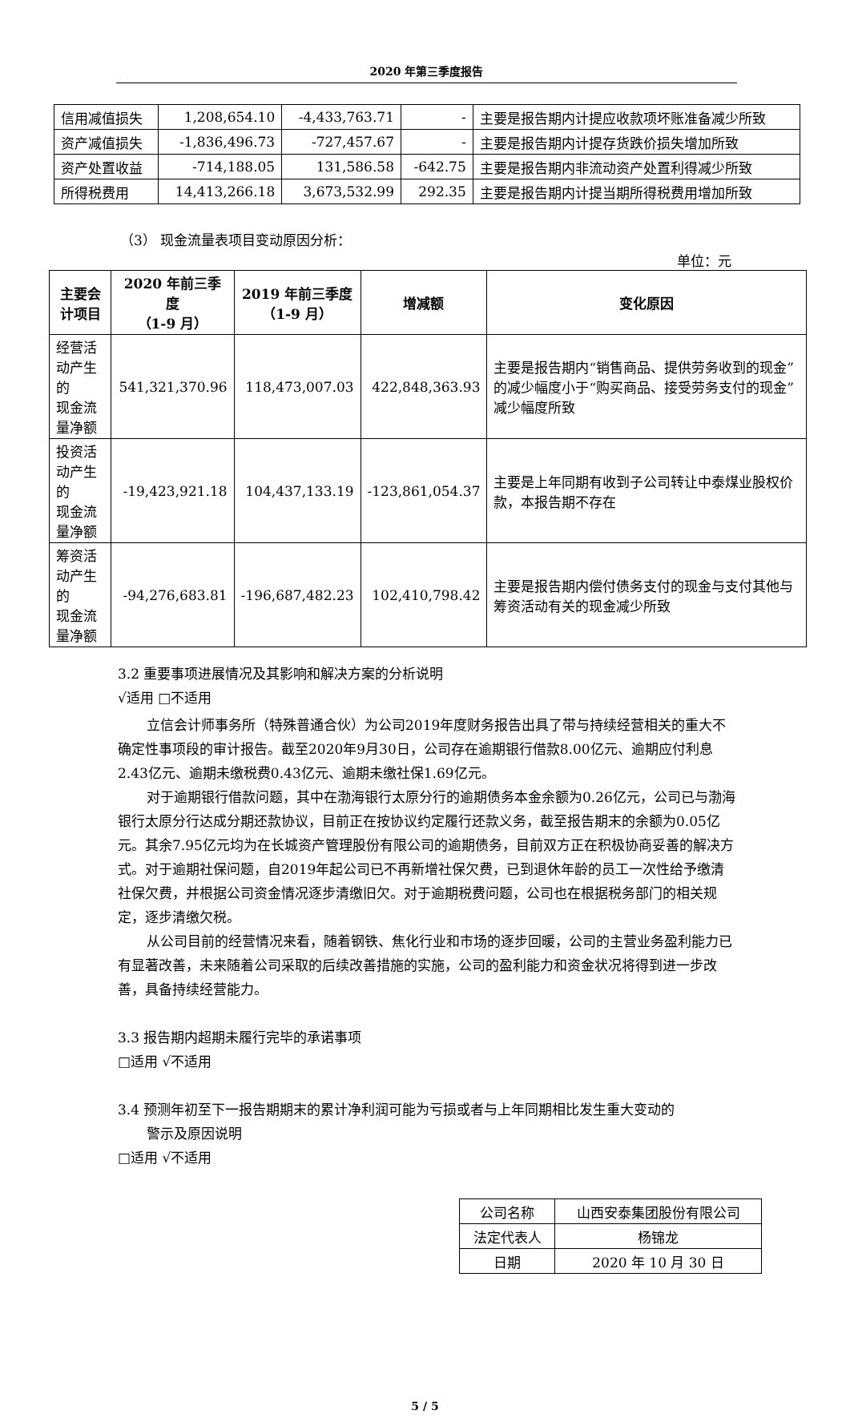2020 年第三季度报告
| 信用减值损失 | 1,208,654.10 | -4,433,763.71 | - | 主要是报告期内计提应收款项坏账准备减少所致 |
| 资产减值损失 | -1,836,496.73 | -727,457.67 | - | 主要是报告期内计提存货跌价损失增加所致 |
| 资产处置收益 | -714,188.05 | 131,586.58 | -642.75 | 主要是报告期内非流动资产处置利得减少所致 |
| 所得税费用 | 14,413,266.18 | 3,673,532.99 | 292.35 | 主要是报告期内计提当期所得税费用增加所致 |
（3） 现金流量表项目变动原因分析：
单位：元
| 主要会计项目 | 2020 年前三季度 （1-9 月） | 2019 年前三季度 （1-9 月） | 增减额 | 变化原因 |
| --- | --- | --- | --- | --- |
| 经营活动产生的 现金流量净额 | 541,321,370.96 | 118,473,007.03 | 422,848,363.93 | 主要是报告期内“销售商品、提供劳务收到的现金”的减少幅度小于“购买商品、接受劳务支付的现金” 减少幅度所致 |
| 投资活动产生的 现金流量净额 | -19,423,921.18 | 104,437,133.19 | -123,861,054.37 | 主要是上年同期有收到子公司转让中泰煤业股权价款，本报告期不存在 |
| 筹资活动产生的 现金流量净额 | -94,276,683.81 | -196,687,482.23 | 102,410,798.42 | 主要是报告期内偿付债务支付的现金与支付其他与筹资活动有关的现金减少所致 |
3.2 重要事项进展情况及其影响和解决方案的分析说明
√适用 □不适用
立信会计师事务所（特殊普通合伙）为公司2019年度财务报告出具了带与持续经营相关的重大不确定性事项段的审计报告。截至2020年9月30日，公司存在逾期银行借款8.00亿元、逾期应付利息2.43亿元、逾期未缴税费0.43亿元、逾期未缴社保1.69亿元。
对于逾期银行借款问题，其中在渤海银行太原分行的逾期债务本金余额为0.26亿元，公司已与渤海银行太原分行达成分期还款协议，目前正在按协议约定履行还款义务，截至报告期末的余额为0.05亿元。其余7.95亿元均为在长城资产管理股份有限公司的逾期债务，目前双方正在积极协商妥善的解决方式。对于逾期社保问题，自2019年起公司已不再新增社保欠费，已到退休年龄的员工一次性给予缴清社保欠费，并根据公司资金情况逐步清缴旧欠。对于逾期税费问题，公司也在根据税务部门的相关规定，逐步清缴欠税。
从公司目前的经营情况来看，随着钢铁、焦化行业和市场的逐步回暖，公司的主营业务盈利能力已有显著改善，未来随着公司采取的后续改善措施的实施，公司的盈利能力和资金状况将得到进一步改善，具备持续经营能力。
3.3 报告期内超期未履行完毕的承诺事项
□适用 √不适用
3.4 预测年初至下一报告期期末的累计净利润可能为亏损或者与上年同期相比发生重大变动的
警示及原因说明
□适用 √不适用
| 公司名称 | 山西安泰集团股份有限公司 |
| 法定代表人 | 杨锦龙 |
| 日期 | 2020 年 10 月 30 日 |
5 / 5